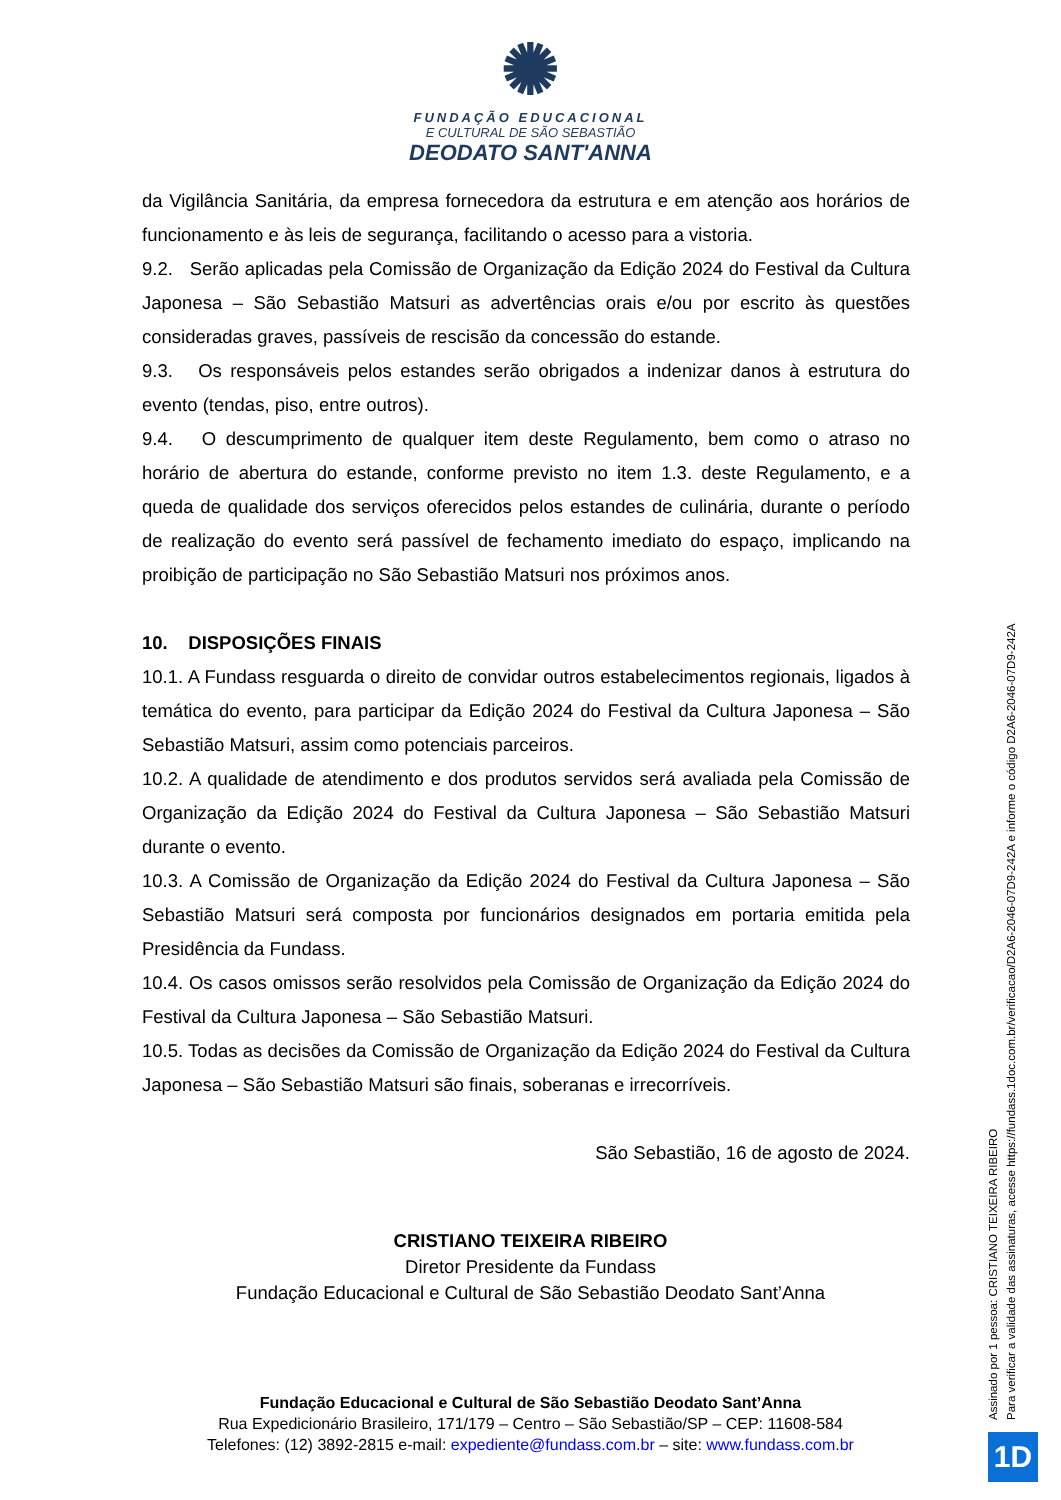✺
FUNDAÇÃO EDUCACIONAL
E CULTURAL DE SÃO SEBASTIÃO
DEODATO SANT'ANNA
da Vigilância Sanitária, da empresa fornecedora da estrutura e em atenção aos horários de funcionamento e às leis de segurança, facilitando o acesso para a vistoria.
9.2. Serão aplicadas pela Comissão de Organização da Edição 2024 do Festival da Cultura Japonesa – São Sebastião Matsuri as advertências orais e/ou por escrito às questões consideradas graves, passíveis de rescisão da concessão do estande.
9.3. Os responsáveis pelos estandes serão obrigados a indenizar danos à estrutura do evento (tendas, piso, entre outros).
9.4. O descumprimento de qualquer item deste Regulamento, bem como o atraso no horário de abertura do estande, conforme previsto no item 1.3. deste Regulamento, e a queda de qualidade dos serviços oferecidos pelos estandes de culinária, durante o período de realização do evento será passível de fechamento imediato do espaço, implicando na proibição de participação no São Sebastião Matsuri nos próximos anos.
10. DISPOSIÇÕES FINAIS
10.1. A Fundass resguarda o direito de convidar outros estabelecimentos regionais, ligados à temática do evento, para participar da Edição 2024 do Festival da Cultura Japonesa – São Sebastião Matsuri, assim como potenciais parceiros.
10.2. A qualidade de atendimento e dos produtos servidos será avaliada pela Comissão de Organização da Edição 2024 do Festival da Cultura Japonesa – São Sebastião Matsuri durante o evento.
10.3. A Comissão de Organização da Edição 2024 do Festival da Cultura Japonesa – São Sebastião Matsuri será composta por funcionários designados em portaria emitida pela Presidência da Fundass.
10.4. Os casos omissos serão resolvidos pela Comissão de Organização da Edição 2024 do Festival da Cultura Japonesa – São Sebastião Matsuri.
10.5. Todas as decisões da Comissão de Organização da Edição 2024 do Festival da Cultura Japonesa – São Sebastião Matsuri são finais, soberanas e irrecorríveis.
São Sebastião, 16 de agosto de 2024.
CRISTIANO TEIXEIRA RIBEIRO
Diretor Presidente da Fundass
Fundação Educacional e Cultural de São Sebastião Deodato Sant’Anna
Fundação Educacional e Cultural de São Sebastião Deodato Sant’Anna
Rua Expedicionário Brasileiro, 171/179 – Centro – São Sebastião/SP – CEP: 11608-584
Telefones: (12) 3892-2815 e-mail: expediente@fundass.com.br – site: www.fundass.com.br
Assinado por 1 pessoa: CRISTIANO TEIXEIRA RIBEIRO
Para verificar a validade das assinaturas, acesse https://fundass.1doc.com.br/verificacao/D2A6-2046-07D9-242A e informe o código D2A6-2046-07D9-242A
1D